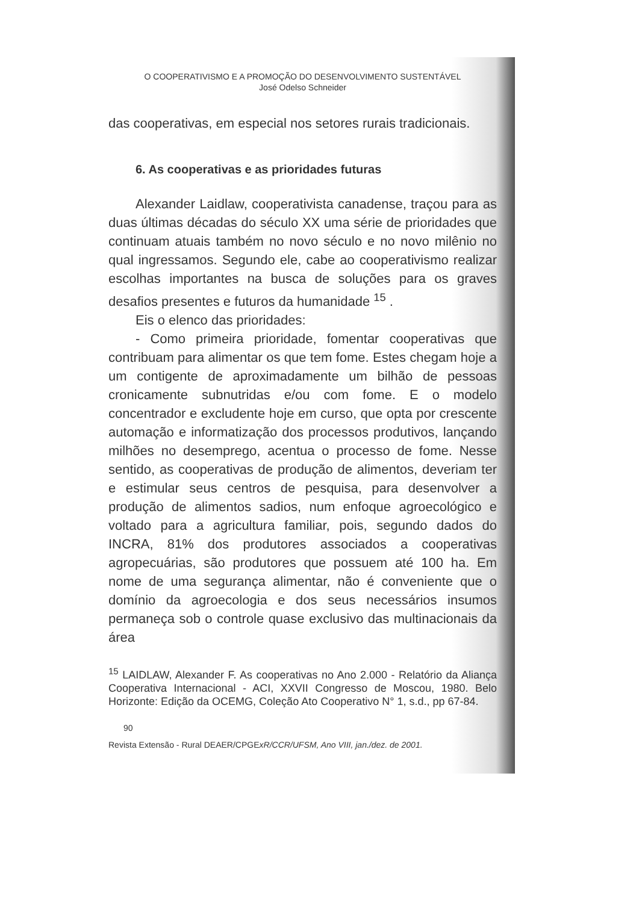O COOPERATIVISMO E A PROMOÇÃO DO DESENVOLVIMENTO SUSTENTÁVEL
José Odelso Schneider
das cooperativas, em especial nos setores rurais tradicionais.
6. As cooperativas e as prioridades futuras
Alexander Laidlaw, cooperativista canadense, traçou para as duas últimas décadas do século XX uma série de prioridades que continuam atuais também no novo século e no novo milênio no qual ingressamos. Segundo ele, cabe ao cooperativismo realizar escolhas importantes na busca de soluções para os graves desafios presentes e futuros da humanidade <sup>15</sup> .
Eis o elenco das prioridades:
- Como primeira prioridade, fomentar cooperativas que contribuam para alimentar os que tem fome. Estes chegam hoje a um contigente de aproximadamente um bilhão de pessoas cronicamente subnutridas e/ou com fome. E o modelo concentrador e excludente hoje em curso, que opta por crescente automação e informatização dos processos produtivos, lançando milhões no desemprego, acentua o processo de fome. Nesse sentido, as cooperativas de produção de alimentos, deveriam ter e estimular seus centros de pesquisa, para desenvolver a produção de alimentos sadios, num enfoque agroecológico e voltado para a agricultura familiar, pois, segundo dados do INCRA, 81% dos produtores associados a cooperativas agropecuárias, são produtores que possuem até 100 ha. Em nome de uma segurança alimentar, não é conveniente que o domínio da agroecologia e dos seus necessários insumos permaneça sob o controle quase exclusivo das multinacionais da área
<sup>15</sup> LAIDLAW, Alexander F. As cooperativas no Ano 2.000 - Relatório da Aliança Cooperativa Internacional - ACI, XXVII Congresso de Moscou, 1980. Belo Horizonte: Edição da OCEMG, Coleção Ato Cooperativo N° 1, s.d., pp 67-84.
90
Revista Extensão - Rural DEAER/CPGExR/CCR/UFSM, Ano VIII, jan./dez. de 2001.